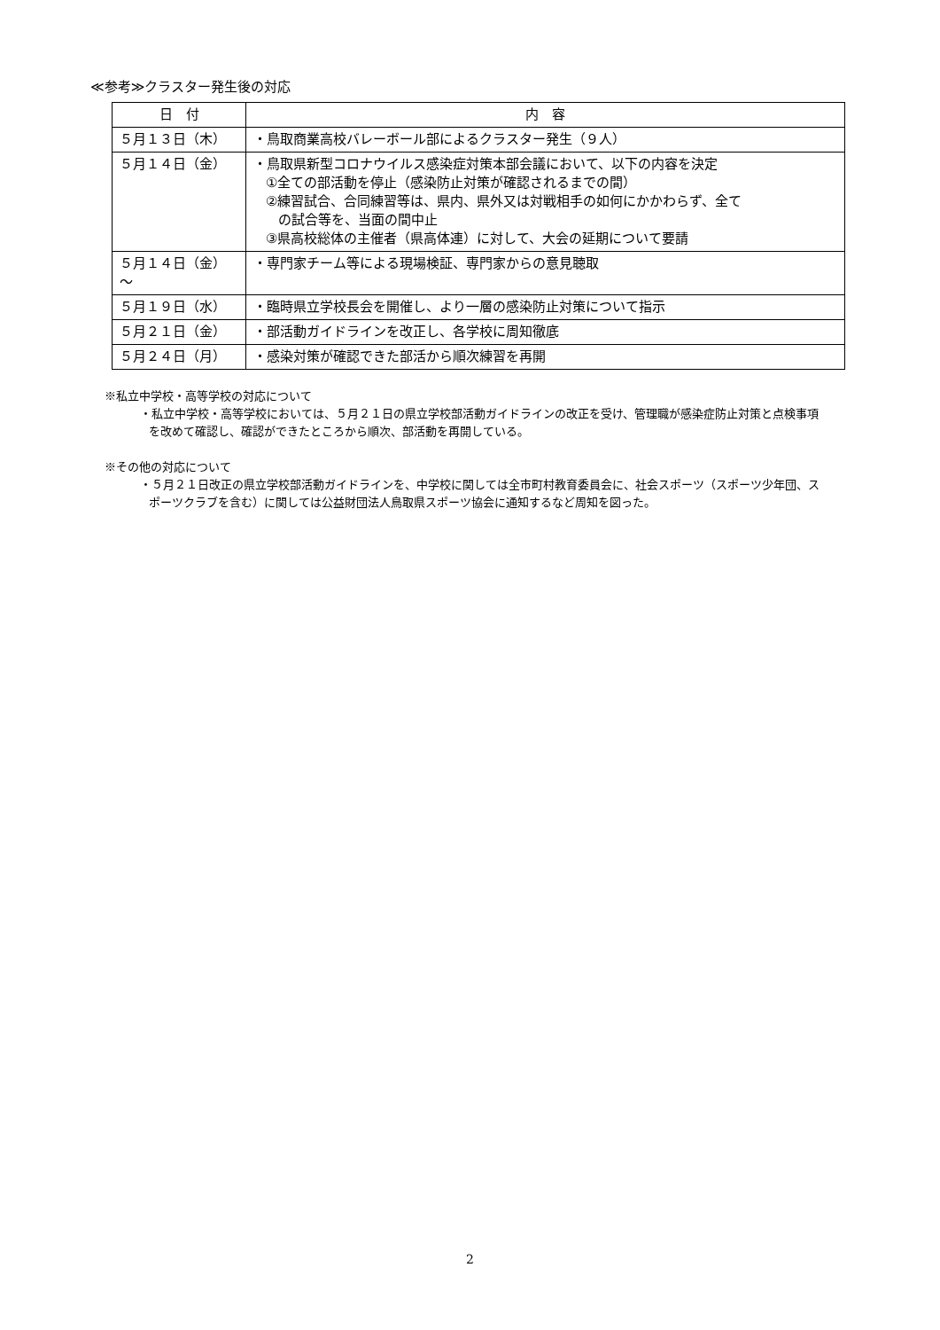≪参考≫クラスター発生後の対応
| 日 付 | 内 容 |
| --- | --- |
| ５月１３日（木） | ・鳥取商業高校バレーボール部によるクラスター発生（９人） |
| ５月１４日（金） | ・鳥取県新型コロナウイルス感染症対策本部会議において、以下の内容を決定 ①全ての部活動を停止（感染防止対策が確認されるまでの間） ②練習試合、合同練習等は、県内、県外又は対戦相手の如何にかかわらず、全て の試合等を、当面の間中止 ③県高校総体の主催者（県高体連）に対して、大会の延期について要請 |
| ５月１４日（金） ～ | ・専門家チーム等による現場検証、専門家からの意見聴取 |
| ５月１９日（水） | ・臨時県立学校長会を開催し、より一層の感染防止対策について指示 |
| ５月２１日（金） | ・部活動ガイドラインを改正し、各学校に周知徹底 |
| ５月２４日（月） | ・感染対策が確認できた部活から順次練習を再開 |
※私立中学校・高等学校の対応について
・私立中学校・高等学校においては、５月２１日の県立学校部活動ガイドラインの改正を受け、管理職が感染症防止対策と点検事項を改めて確認し、確認ができたところから順次、部活動を再開している。
※その他の対応について
・５月２１日改正の県立学校部活動ガイドラインを、中学校に関しては全市町村教育委員会に、社会スポーツ（スポーツ少年団、スポーツクラブを含む）に関しては公益財団法人鳥取県スポーツ協会に通知するなど周知を図った。
2